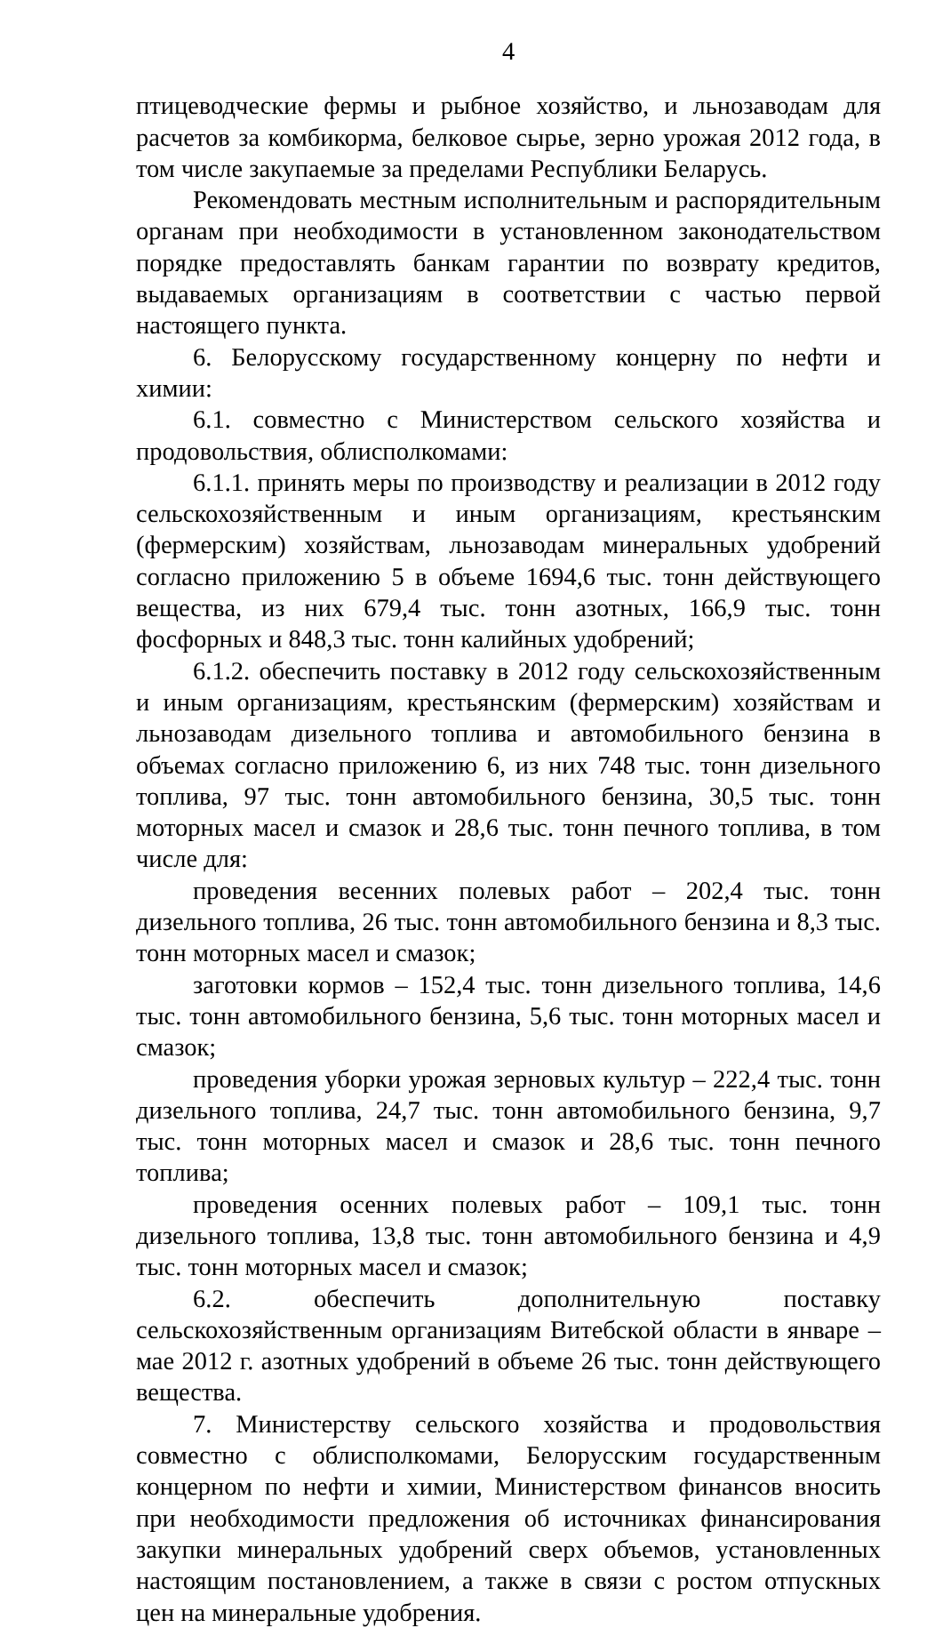4
птицеводческие фермы и рыбное хозяйство, и льнозаводам для расчетов за комбикорма, белковое сырье, зерно урожая 2012 года, в том числе закупаемые за пределами Республики Беларусь.
Рекомендовать местным исполнительным и распорядительным органам при необходимости в установленном законодательством порядке предоставлять банкам гарантии по возврату кредитов, выдаваемых организациям в соответствии с частью первой настоящего пункта.
6. Белорусскому государственному концерну по нефти и химии:
6.1. совместно с Министерством сельского хозяйства и продовольствия, облисполкомами:
6.1.1. принять меры по производству и реализации в 2012 году сельскохозяйственным и иным организациям, крестьянским (фермерским) хозяйствам, льнозаводам минеральных удобрений согласно приложению 5 в объеме 1694,6 тыс. тонн действующего вещества, из них 679,4 тыс. тонн азотных, 166,9 тыс. тонн фосфорных и 848,3 тыс. тонн калийных удобрений;
6.1.2. обеспечить поставку в 2012 году сельскохозяйственным и иным организациям, крестьянским (фермерским) хозяйствам и льнозаводам дизельного топлива и автомобильного бензина в объемах согласно приложению 6, из них 748 тыс. тонн дизельного топлива, 97 тыс. тонн автомобильного бензина, 30,5 тыс. тонн моторных масел и смазок и 28,6 тыс. тонн печного топлива, в том числе для:
проведения весенних полевых работ – 202,4 тыс. тонн дизельного топлива, 26 тыс. тонн автомобильного бензина и 8,3 тыс. тонн моторных масел и смазок;
заготовки кормов – 152,4 тыс. тонн дизельного топлива, 14,6 тыс. тонн автомобильного бензина, 5,6 тыс. тонн моторных масел и смазок;
проведения уборки урожая зерновых культур – 222,4 тыс. тонн дизельного топлива, 24,7 тыс. тонн автомобильного бензина, 9,7 тыс. тонн моторных масел и смазок и 28,6 тыс. тонн печного топлива;
проведения осенних полевых работ – 109,1 тыс. тонн дизельного топлива, 13,8 тыс. тонн автомобильного бензина и 4,9 тыс. тонн моторных масел и смазок;
6.2. обеспечить дополнительную поставку сельскохозяйственным организациям Витебской области в январе – мае 2012 г. азотных удобрений в объеме 26 тыс. тонн действующего вещества.
7. Министерству сельского хозяйства и продовольствия совместно с облисполкомами, Белорусским государственным концерном по нефти и химии, Министерством финансов вносить при необходимости предложения об источниках финансирования закупки минеральных удобрений сверх объемов, установленных настоящим постановлением, а также в связи с ростом отпускных цен на минеральные удобрения.